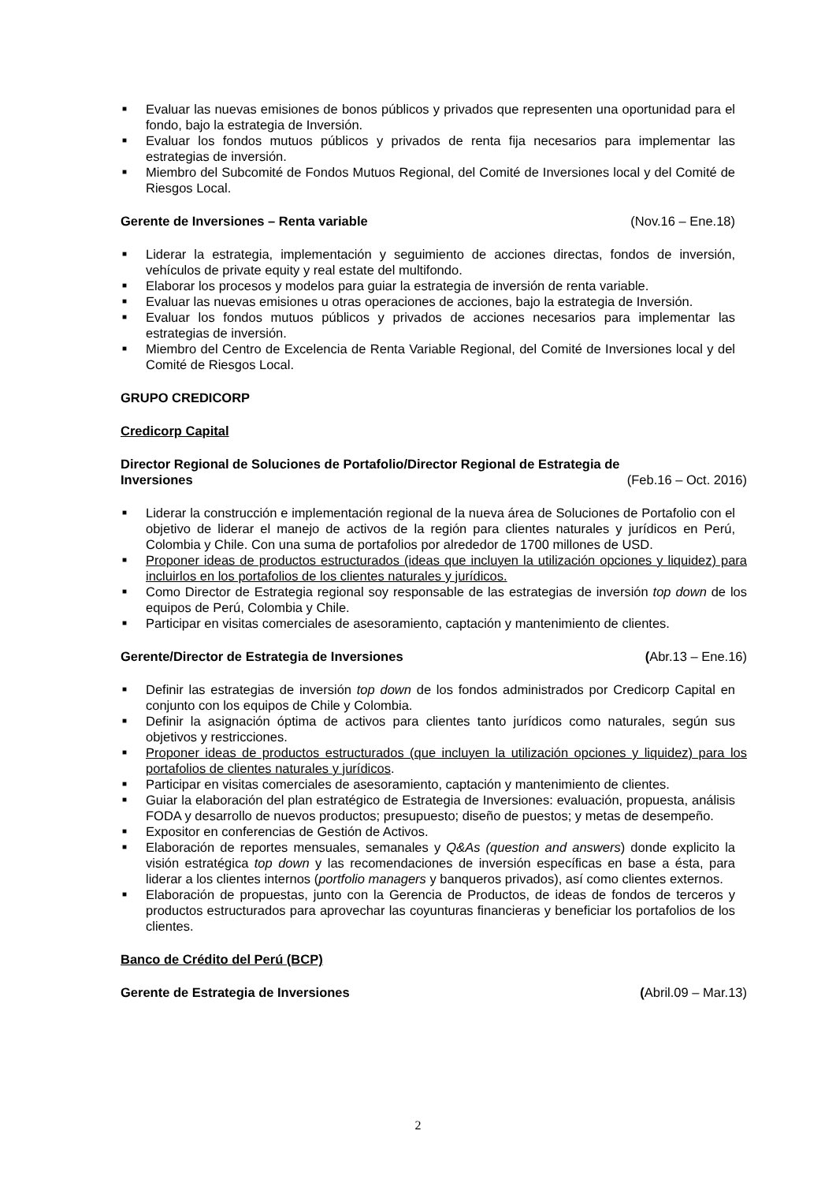■ Evaluar las nuevas emisiones de bonos públicos y privados que representen una oportunidad para el fondo, bajo la estrategia de Inversión.
■ Evaluar los fondos mutuos públicos y privados de renta fija necesarios para implementar las estrategias de inversión.
■ Miembro del Subcomité de Fondos Mutuos Regional, del Comité de Inversiones local y del Comité de Riesgos Local.
Gerente de Inversiones – Renta variable (Nov.16 – Ene.18)
■ Liderar la estrategia, implementación y seguimiento de acciones directas, fondos de inversión, vehículos de private equity y real estate del multifondo.
■ Elaborar los procesos y modelos para guiar la estrategia de inversión de renta variable.
■ Evaluar las nuevas emisiones u otras operaciones de acciones, bajo la estrategia de Inversión.
■ Evaluar los fondos mutuos públicos y privados de acciones necesarios para implementar las estrategias de inversión.
■ Miembro del Centro de Excelencia de Renta Variable Regional, del Comité de Inversiones local y del Comité de Riesgos Local.
GRUPO CREDICORP
Credicorp Capital
Director Regional de Soluciones de Portafolio/Director Regional de Estrategia de
Inversiones (Feb.16 – Oct. 2016)
■ Liderar la construcción e implementación regional de la nueva área de Soluciones de Portafolio con el objetivo de liderar el manejo de activos de la región para clientes naturales y jurídicos en Perú, Colombia y Chile. Con una suma de portafolios por alrededor de 1700 millones de USD.
■ Proponer ideas de productos estructurados (ideas que incluyen la utilización opciones y liquidez) para incluirlos en los portafolios de los clientes naturales y jurídicos.
■ Como Director de Estrategia regional soy responsable de las estrategias de inversión top down de los equipos de Perú, Colombia y Chile.
■ Participar en visitas comerciales de asesoramiento, captación y mantenimiento de clientes.
Gerente/Director de Estrategia de Inversiones (Abr.13 – Ene.16)
■ Definir las estrategias de inversión top down de los fondos administrados por Credicorp Capital en conjunto con los equipos de Chile y Colombia.
■ Definir la asignación óptima de activos para clientes tanto jurídicos como naturales, según sus objetivos y restricciones.
■ Proponer ideas de productos estructurados (que incluyen la utilización opciones y liquidez) para los portafolios de clientes naturales y jurídicos.
■ Participar en visitas comerciales de asesoramiento, captación y mantenimiento de clientes.
■ Guiar la elaboración del plan estratégico de Estrategia de Inversiones: evaluación, propuesta, análisis FODA y desarrollo de nuevos productos; presupuesto; diseño de puestos; y metas de desempeño.
■ Expositor en conferencias de Gestión de Activos.
■ Elaboración de reportes mensuales, semanales y Q&As (question and answers) donde explicito la visión estratégica top down y las recomendaciones de inversión específicas en base a ésta, para liderar a los clientes internos (portfolio managers y banqueros privados), así como clientes externos.
■ Elaboración de propuestas, junto con la Gerencia de Productos, de ideas de fondos de terceros y productos estructurados para aprovechar las coyunturas financieras y beneficiar los portafolios de los clientes.
Banco de Crédito del Perú (BCP)
Gerente de Estrategia de Inversiones (Abril.09 – Mar.13)
2